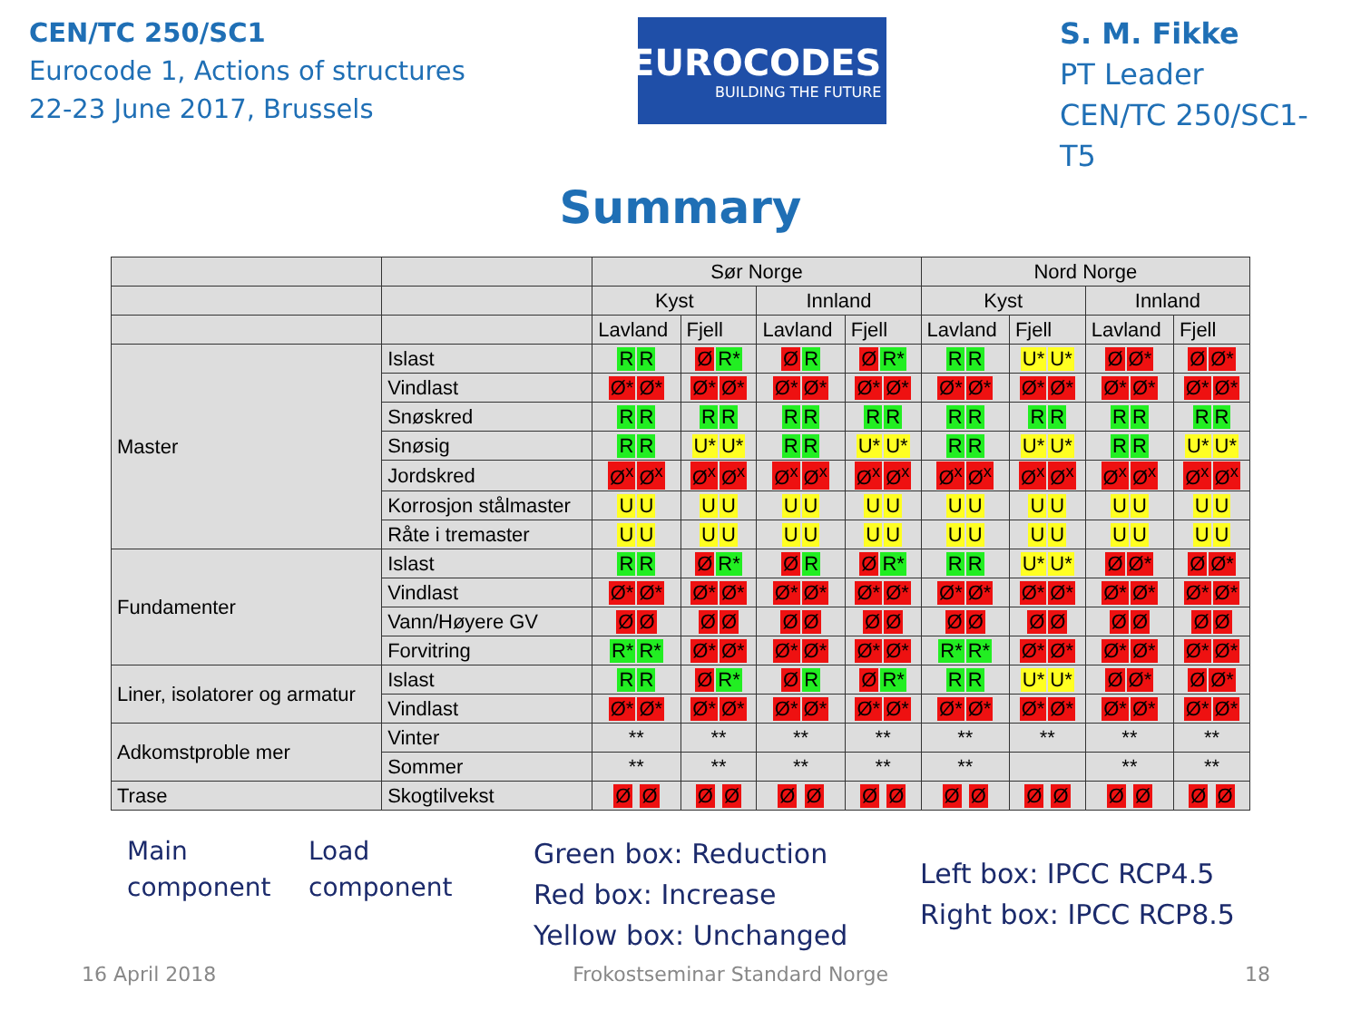CEN/TC 250/SC1
Eurocode 1, Actions of structures
22-23 June 2017, Brussels
EUROCODES
BUILDING THE FUTURE
S. M. Fikke
PT Leader
CEN/TC 250/SC1-T5
Summary
| | | Sør Norge | | | | Nord Norge | | | |
| | | Kyst | | Innland | | Kyst | | Innland | |
| | | Lavland | Fjell | Lavland | Fjell | Lavland | Fjell | Lavland | Fjell |
| Master | Islast | R R | Ø R* | Ø R | Ø R* | R R | U* U* | Ø Ø* | Ø Ø* |
| | Vindlast | Ø* Ø* | Ø* Ø* | Ø* Ø* | Ø* Ø* | Ø* Ø* | Ø* Ø* | Ø* Ø* | Ø* Ø* |
| | Snøskred | R R | R R | R R | R R | R R | R R | R R | R R |
| | Snøsig | R R | U* U* | R R | U* U* | R R | U* U* | R R | U* U* |
| | Jordskred | Ø<sup>x</sup> Ø<sup>x</sup> | Ø<sup>x</sup> Ø<sup>x</sup> | Ø<sup>x</sup> Ø<sup>x</sup> | Ø<sup>x</sup> Ø<sup>x</sup> | Ø<sup>x</sup> Ø<sup>x</sup> | Ø<sup>x</sup> Ø<sup>x</sup> | Ø<sup>x</sup> Ø<sup>x</sup> | Ø<sup>x</sup> Ø<sup>x</sup> |
| | Korrosjon stålmaster | U U | U U | U U | U U | U U | U U | U U | U U |
| | Råte i tremaster | U U | U U | U U | U U | U U | U U | U U | U U |
| Fundamenter | Islast | R R | Ø R* | Ø R | Ø R* | R R | U* U* | Ø Ø* | Ø Ø* |
| | Vindlast | Ø* Ø* | Ø* Ø* | Ø* Ø* | Ø* Ø* | Ø* Ø* | Ø* Ø* | Ø* Ø* | Ø* Ø* |
| | Vann/Høyere GV | Ø Ø | Ø Ø | Ø Ø | Ø Ø | Ø Ø | Ø Ø | Ø Ø | Ø Ø |
| | Forvitring | R* R* | Ø* Ø* | Ø* Ø* | Ø* Ø* | R* R* | Ø* Ø* | Ø* Ø* | Ø* Ø* |
| Liner, isolatorer og armatur | Islast | R R | Ø R* | Ø R | Ø R* | R R | U* U* | Ø Ø* | Ø Ø* |
| | Vindlast | Ø* Ø* | Ø* Ø* | Ø* Ø* | Ø* Ø* | Ø* Ø* | Ø* Ø* | Ø* Ø* | Ø* Ø* |
| Adkomstproble mer | Vinter | ** | ** | ** | ** | ** | ** | ** | ** |
| | Sommer | ** | ** | ** | ** | ** | | ** | ** |
| Trase | Skogtilvekst | Ø Ø | Ø Ø | Ø Ø | Ø Ø | Ø Ø | Ø Ø | Ø Ø | Ø Ø |
Main
component
Load
component
Green box: Reduction
Red box: Increase
Yellow box: Unchanged
Left box: IPCC RCP4.5
Right box: IPCC RCP8.5
16 April 2018 Frokostseminar Standard Norge 18